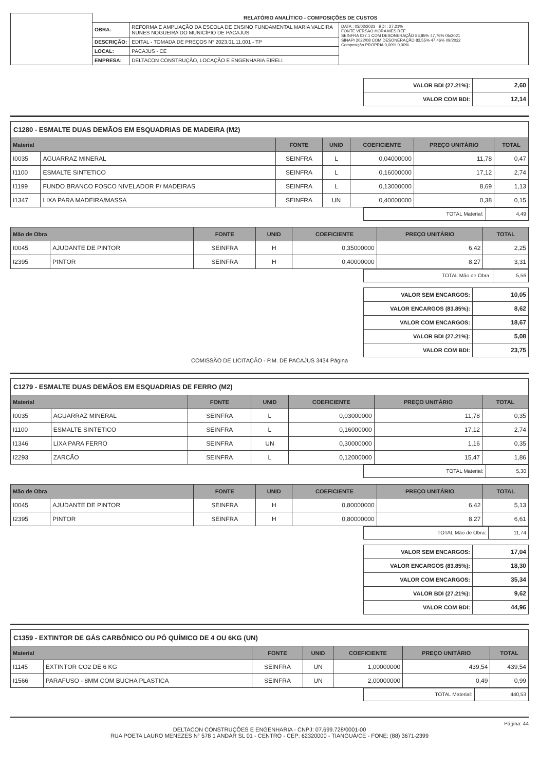| | RELATÓRIO ANALÍTICO - COMPOSIÇÕES DE CUSTOS | | |
| | OBRA: | REFORMA E AMPLIAÇÃO DA ESCOLA DE ENSINO FUNDAMENTAL MARIA VALCIRA NUNES NOGUEIRA DO MUNICÍPIO DE PACAJUS | DATA : 03/02/2023 BDI : 27,21% FONTE VERSÃO HORA MES REF. SEINFRA 027.1 COM DESONERAÇÃO 83,85% 47,76% 05/2021 SINAPI 2022/08 COM DESONERAÇÃO 83,55% 47,46% 09/2022 Composição PROPRIA 0,00% 0,00% |
| | DESCRIÇÃO: | EDITAL - TOMADA DE PREÇOS N° 2023.01.11.001 - TP | |
| | LOCAL: | PACAJUS - CE | |
| | EMPRESA: | DELTACON CONSTRUÇÃO, LOCAÇÃO E ENGENHARIA EIRELI | |
| VALOR BDI (27.21%): | 2,60 |
| VALOR COM BDI: | 12,14 |
C1280 - ESMALTE DUAS DEMÃOS EM ESQUADRIAS DE MADEIRA (M2)
| Material | | FONTE | UNID | COEFICIENTE | PREÇO UNITÁRIO | TOTAL |
| --- | --- | --- | --- | --- | --- | --- |
| I0035 | AGUARRAZ MINERAL | SEINFRA | L | 0,04000000 | 11,78 | 0,47 |
| I1100 | ESMALTE SINTETICO | SEINFRA | L | 0,16000000 | 17,12 | 2,74 |
| I1199 | FUNDO BRANCO FOSCO NIVELADOR P/ MADEIRAS | SEINFRA | L | 0,13000000 | 8,69 | 1,13 |
| I1347 | LIXA PARA MADEIRA/MASSA | SEINFRA | UN | 0,40000000 | 0,38 | 0,15 |
| TOTAL Material: | 4,49 |
| Mão de Obra | | FONTE | UNID | COEFICIENTE | PREÇO UNITÁRIO | TOTAL |
| --- | --- | --- | --- | --- | --- | --- |
| I0045 | AJUDANTE DE PINTOR | SEINFRA | H | 0,35000000 | 6,42 | 2,25 |
| I2395 | PINTOR | SEINFRA | H | 0,40000000 | 8,27 | 3,31 |
| TOTAL Mão de Obra: | 5,56 |
| VALOR SEM ENCARGOS: | 10,05 |
| VALOR ENCARGOS (83.85%): | 8,62 |
| VALOR COM ENCARGOS: | 18,67 |
| VALOR BDI (27.21%): | 5,08 |
| VALOR COM BDI: | 23,75 |
COMISSÃO DE LICITAÇÃO - P.M. DE PACAJUS 3434 Página
C1279 - ESMALTE DUAS DEMÃOS EM ESQUADRIAS DE FERRO (M2)
| Material | | FONTE | UNID | COEFICIENTE | PREÇO UNITÁRIO | TOTAL |
| --- | --- | --- | --- | --- | --- | --- |
| I0035 | AGUARRAZ MINERAL | SEINFRA | L | 0,03000000 | 11,78 | 0,35 |
| I1100 | ESMALTE SINTETICO | SEINFRA | L | 0,16000000 | 17,12 | 2,74 |
| I1346 | LIXA PARA FERRO | SEINFRA | UN | 0,30000000 | 1,16 | 0,35 |
| I2293 | ZARCÃO | SEINFRA | L | 0,12000000 | 15,47 | 1,86 |
| TOTAL Material: | 5,30 |
| Mão de Obra | | FONTE | UNID | COEFICIENTE | PREÇO UNITÁRIO | TOTAL |
| --- | --- | --- | --- | --- | --- | --- |
| I0045 | AJUDANTE DE PINTOR | SEINFRA | H | 0,80000000 | 6,42 | 5,13 |
| I2395 | PINTOR | SEINFRA | H | 0,80000000 | 8,27 | 6,61 |
| TOTAL Mão de Obra: | 11,74 |
| VALOR SEM ENCARGOS: | 17,04 |
| VALOR ENCARGOS (83.85%): | 18,30 |
| VALOR COM ENCARGOS: | 35,34 |
| VALOR BDI (27.21%): | 9,62 |
| VALOR COM BDI: | 44,96 |
C1359 - EXTINTOR DE GÁS CARBÔNICO OU PÓ QUÍMICO DE 4 OU 6KG (UN)
| Material | | FONTE | UNID | COEFICIENTE | PREÇO UNITÁRIO | TOTAL |
| --- | --- | --- | --- | --- | --- | --- |
| I1145 | EXTINTOR CO2 DE 6 KG | SEINFRA | UN | 1,00000000 | 439,54 | 439,54 |
| I1566 | PARAFUSO - 8MM COM BUCHA PLASTICA | SEINFRA | UN | 2,00000000 | 0,49 | 0,99 |
| TOTAL Material: | 440,53 |
Página: 44
DELTACON CONSTRUÇÕES E ENGENHARIA - CNPJ: 07.699.728/0001-00
RUA POETA LAURO MENEZES N° 578 1 ANDAR SL 01 - CENTRO - CEP: 62320000 - TIANGUÁ/CE - FONE: (88) 3671-2399